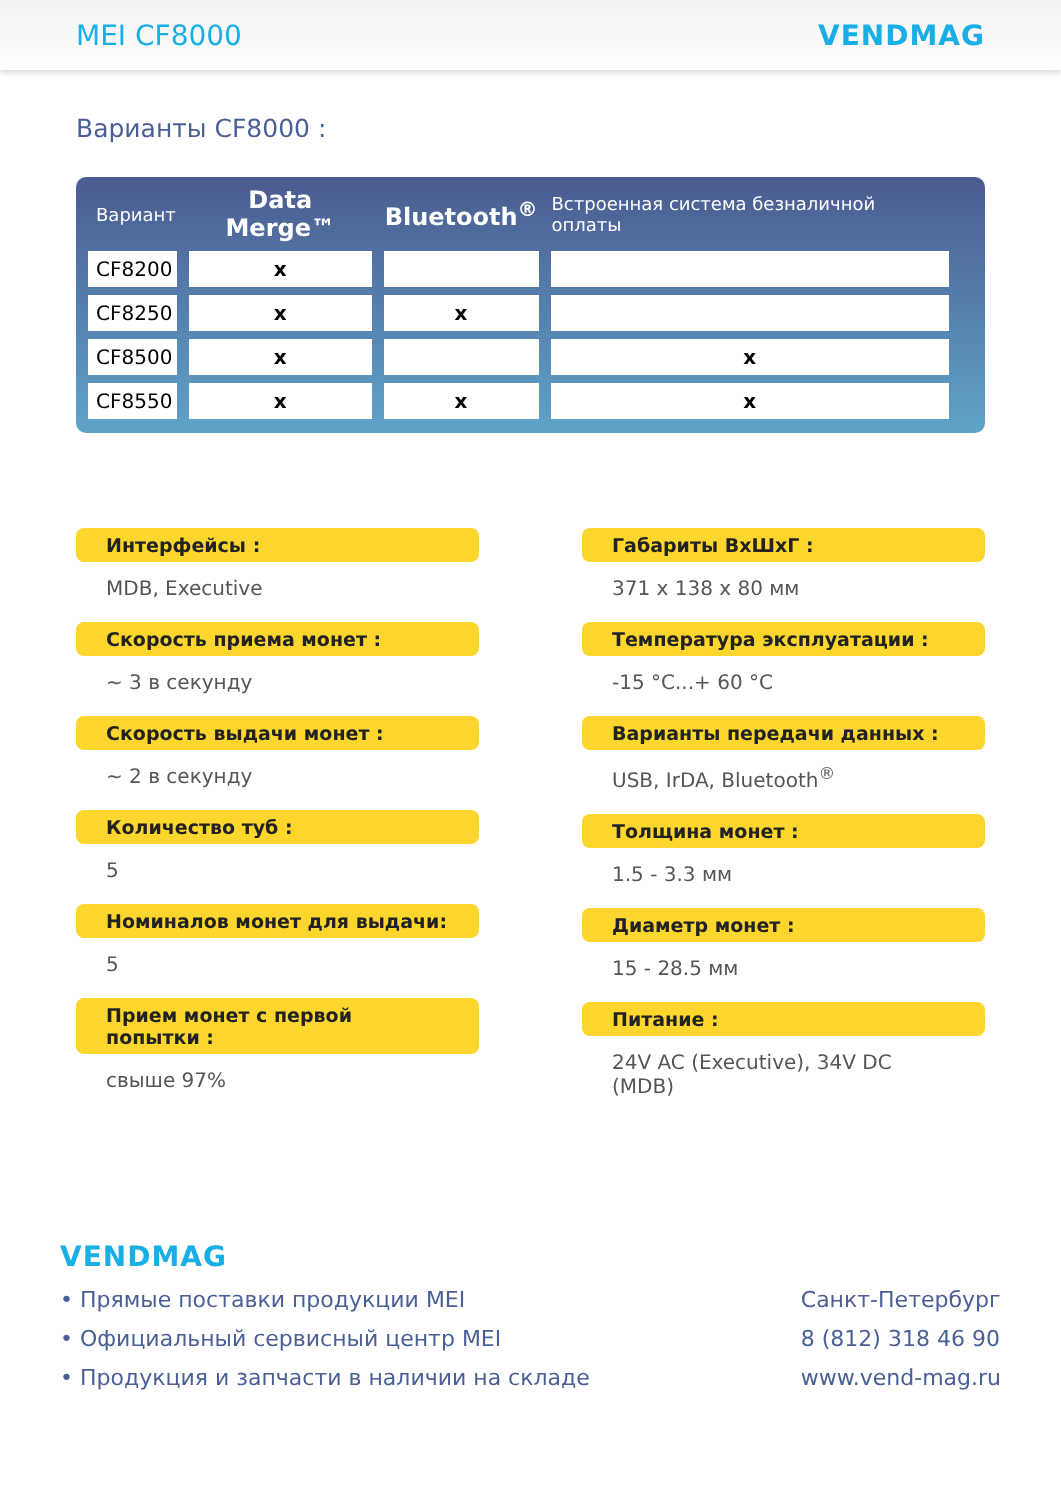MEI CF8000 VENDMAG
Варианты CF8000 :
| Вариант | Data Merge™ | Bluetooth<sup>®</sup> | Встроенная система безналичной оплаты |
| --- | --- | --- | --- |
| CF8200 | x | | |
| CF8250 | x | x | |
| CF8500 | x | | x |
| CF8550 | x | x | x |
Интерфейсы :
MDB, Executive
Скорость приема монет :
~ 3 в секунду
Скорость выдачи монет :
~ 2 в секунду
Количество туб :
5
Номиналов монет для выдачи:
5
Прием монет с первой попытки :
свыше 97%
Габариты ВхШхГ :
371 x 138 x 80 мм
Температура эксплуатации :
-15 °C...+ 60 °C
Варианты передачи данных :
USB, IrDA, Bluetooth<sup>®</sup>
Толщина монет :
1.5 - 3.3 мм
Диаметр монет :
15 - 28.5 мм
Питание :
24V AC (Executive), 34V DC (MDB)
VENDMAG
• Прямые поставки продукции MEI
• Официальный сервисный центр MEI
• Продукция и запчасти в наличии на складе
Санкт-Петербург
8 (812) 318 46 90
www.vend-mag.ru